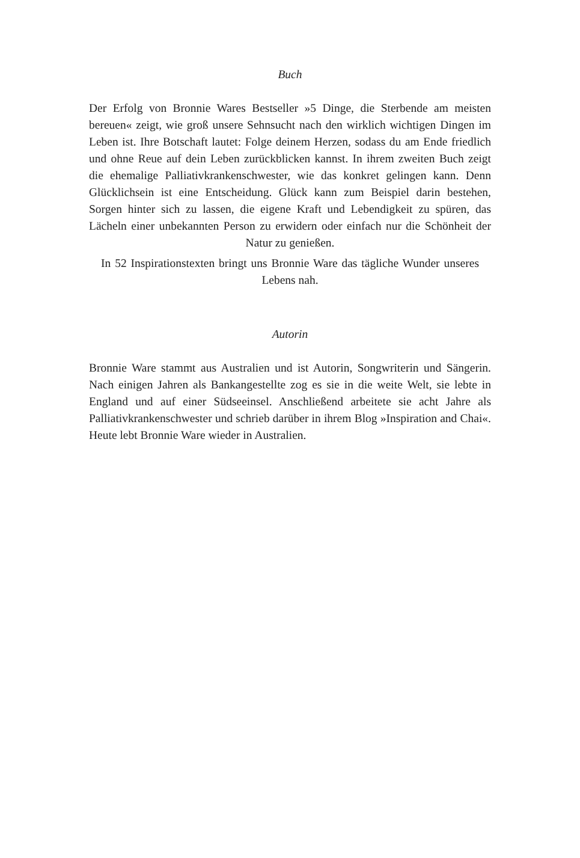Buch
Der Erfolg von Bronnie Wares Bestseller »5 Dinge, die Sterbende am meisten bereuen« zeigt, wie groß unsere Sehnsucht nach den wirklich wichtigen Dingen im Leben ist. Ihre Botschaft lautet: Folge deinem Herzen, sodass du am Ende friedlich und ohne Reue auf dein Leben zurückblicken kannst. In ihrem zweiten Buch zeigt die ehemalige Palliativkrankenschwester, wie das konkret gelingen kann. Denn Glücklichsein ist eine Entscheidung. Glück kann zum Beispiel darin bestehen, Sorgen hinter sich zu lassen, die eigene Kraft und Lebendigkeit zu spüren, das Lächeln einer unbekannten Person zu erwidern oder einfach nur die Schönheit der Natur zu genießen.
In 52 Inspirationstexten bringt uns Bronnie Ware das tägliche Wunder unseres Lebens nah.
Autorin
Bronnie Ware stammt aus Australien und ist Autorin, Songwriterin und Sängerin. Nach einigen Jahren als Bankangestellte zog es sie in die weite Welt, sie lebte in England und auf einer Südseeinsel. Anschließend arbeitete sie acht Jahre als Palliativkrankenschwester und schrieb darüber in ihrem Blog »Inspiration and Chai«. Heute lebt Bronnie Ware wieder in Australien.